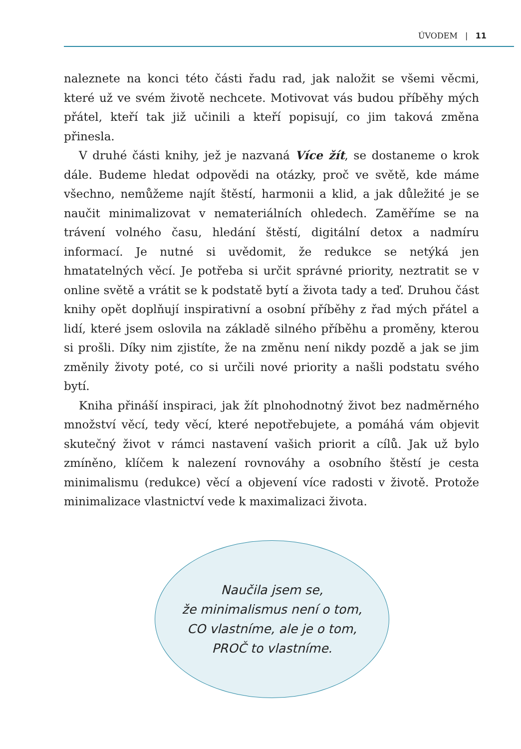ÚVODEM | 11
naleznete na konci této části řadu rad, jak naložit se všemi věcmi, které už ve svém životě nechcete. Motivovat vás budou příběhy mých přátel, kteří tak již učinili a kteří popisují, co jim taková změna přinesla.
V druhé části knihy, jež je nazvaná Více žít, se dostaneme o krok dále. Budeme hledat odpovědi na otázky, proč ve světě, kde máme všechno, nemůžeme najít štěstí, harmonii a klid, a jak důležité je se naučit minimalizovat v nemateriálních ohledech. Zaměříme se na trávení volného času, hledání štěstí, digitální detox a nadmíru informací. Je nutné si uvědomit, že redukce se netýká jen hmatatelných věcí. Je potřeba si určit správné priority, neztratit se v online světě a vrátit se k podstatě bytí a života tady a teď. Druhou část knihy opět doplňují inspirativní a osobní příběhy z řad mých přátel a lidí, které jsem oslovila na základě silného příběhu a proměny, kterou si prošli. Díky nim zjistíte, že na změnu není nikdy pozdě a jak se jim změnily životy poté, co si určili nové priority a našli podstatu svého bytí.
Kniha přináší inspiraci, jak žít plnohodnotný život bez nadměrného množství věcí, tedy věcí, které nepotřebujete, a pomáhá vám objevit skutečný život v rámci nastavení vašich priorit a cílů. Jak už bylo zmíněno, klíčem k nalezení rovnováhy a osobního štěstí je cesta minimalismu (redukce) věcí a objevení více radosti v životě. Protože minimalizace vlastnictví vede k maximalizaci života.
Naučila jsem se,
že minimalismus není o tom,
CO vlastníme, ale je o tom,
PROČ to vlastníme.